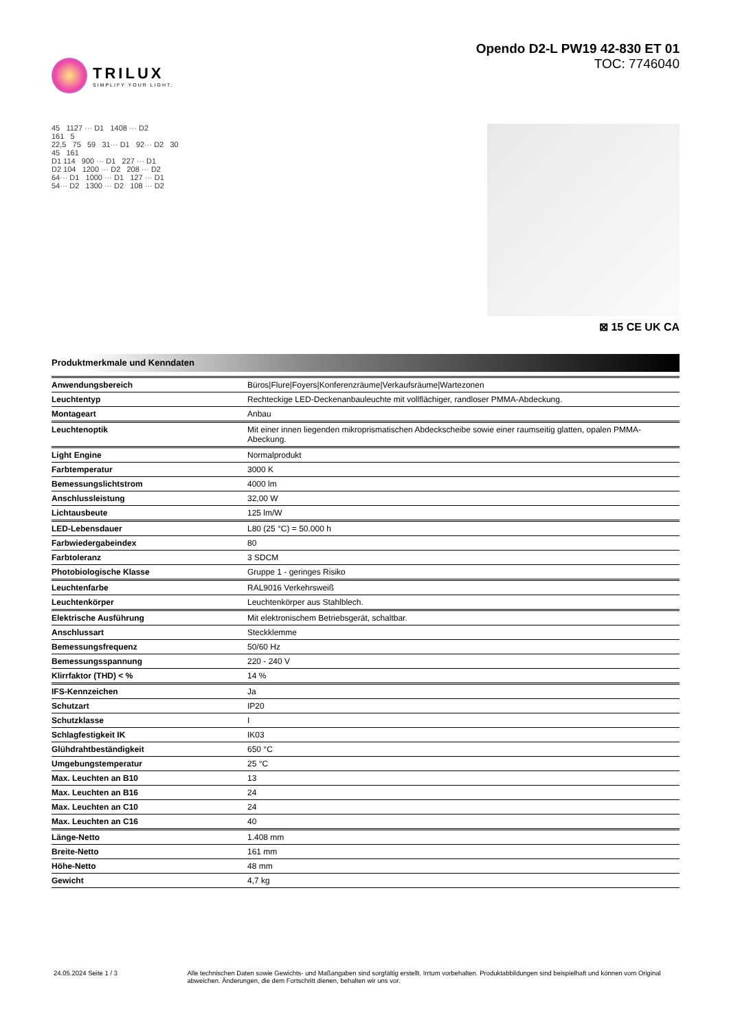TRILUX
SIMPLIFY YOUR LIGHT.
Opendo D2-L PW19 42-830 ET 01
TOC: 7746040
45 1127 ··· D1 1408 ··· D2
161 5
22,5 75 59 31··· D1 92··· D2 30
45 161
D1 114 900 ··· D1 227 ··· D1
D2 104 1200 ··· D2 208 ··· D2
64··· D1 1000 ··· D1 127 ··· D1
54··· D2 1300 ··· D2 108 ··· D2
⊠ 15 CE UK CA
Produktmerkmale und Kenndaten
| Anwendungsbereich | Büros/Flure/Foyers/Konferenzräume/Verkaufsräume/Wartezonen |
| Leuchtentyp | Rechteckige LED-Deckenanbauleuchte mit vollflächiger, randloser PMMA-Abdeckung. |
| Montageart | Anbau |
| Leuchtenoptik | Mit einer innen liegenden mikroprismatischen Abdeckscheibe sowie einer raumseitig glatten, opalen PMMA-Abeckung. |
| Light Engine | Normalprodukt |
| Farbtemperatur | 3000 K |
| Bemessungslichtstrom | 4000 lm |
| Anschlussleistung | 32,00 W |
| Lichtausbeute | 125 lm/W |
| LED-Lebensdauer | L80 (25 °C) = 50.000 h |
| Farbwiedergabeindex | 80 |
| Farbtoleranz | 3 SDCM |
| Photobiologische Klasse | Gruppe 1 - geringes Risiko |
| Leuchtenfarbe | RAL9016 Verkehrsweiß |
| Leuchtenkörper | Leuchtenkörper aus Stahlblech. |
| Elektrische Ausführung | Mit elektronischem Betriebsgerät, schaltbar. |
| Anschlussart | Steckklemme |
| Bemessungsfrequenz | 50/60 Hz |
| Bemessungsspannung | 220 - 240 V |
| Klirrfaktor (THD) < % | 14 % |
| IFS-Kennzeichen | Ja |
| Schutzart | IP20 |
| Schutzklasse | I |
| Schlagfestigkeit IK | IK03 |
| Glühdrahtbeständigkeit | 650 °C |
| Umgebungstemperatur | 25 °C |
| Max. Leuchten an B10 | 13 |
| Max. Leuchten an B16 | 24 |
| Max. Leuchten an C10 | 24 |
| Max. Leuchten an C16 | 40 |
| Länge-Netto | 1.408 mm |
| Breite-Netto | 161 mm |
| Höhe-Netto | 48 mm |
| Gewicht | 4,7 kg |
24.05.2024 Seite 1 / 3 Alle technischen Daten sowie Gewichts- und Maßangaben sind sorgfältig erstellt. Irrtum vorbehalten. Produktabbildungen sind beispielhaft und können vom Original abweichen. Änderungen, die dem Fortschritt dienen, behalten wir uns vor.